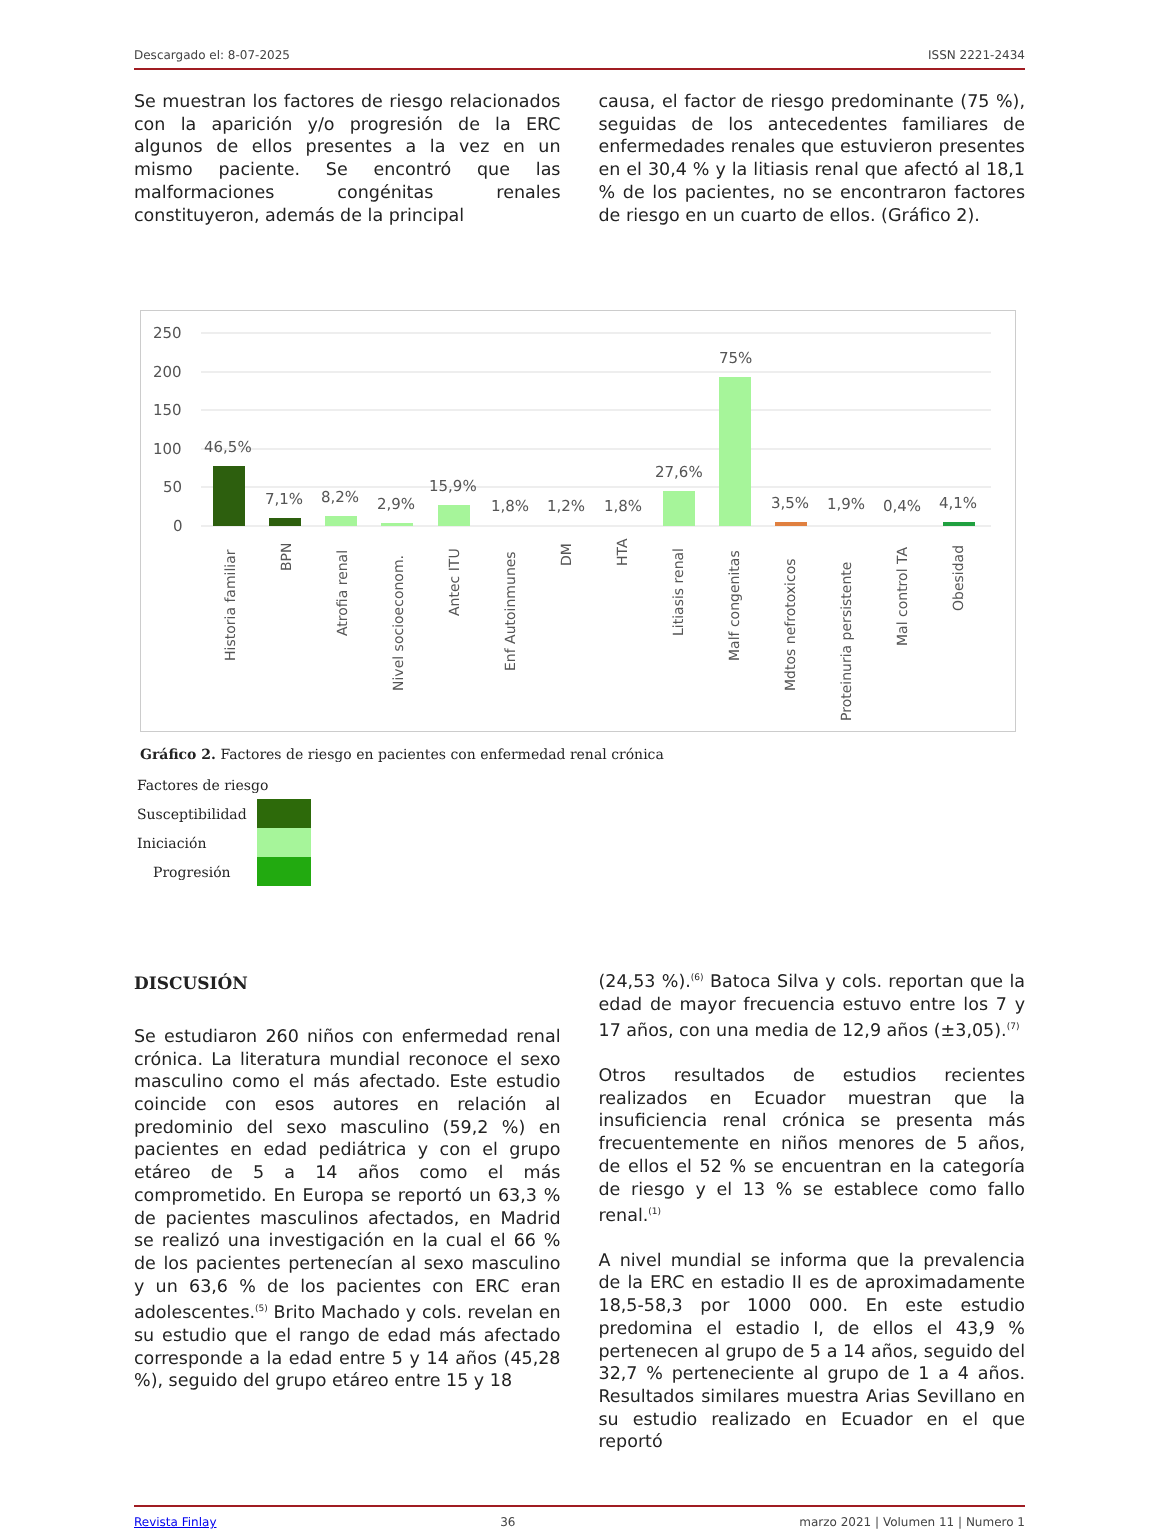Descargado el: 8-07-2025 ISSN 2221-2434
Se muestran los factores de riesgo relacionados con la aparición y/o progresión de la ERC algunos de ellos presentes a la vez en un mismo paciente. Se encontró que las malformaciones congénitas renales constituyeron, además de la principal
causa, el factor de riesgo predominante (75 %), seguidas de los antecedentes familiares de enfermedades renales que estuvieron presentes en el 30,4 % y la litiasis renal que afectó al 18,1 % de los pacientes, no se encontraron factores de riesgo en un cuarto de ellos. (Gráfico 2).
250
200
150
100
50
0
46,5%
7,1%
8,2%
2,9%
15,9%
1,8%
1,2%
1,8%
27,6%
75%
3,5%
1,9%
0,4%
4,1%
Historia familiar
BPN
Atrofia renal
Nivel socioeconom.
Antec ITU
Enf Autoinmunes
DM
HTA
Litiasis renal
Malf congenitas
Mdtos nefrotoxicos
Proteinuria persistente
Mal control TA
Obesidad
Gráfico 2. Factores de riesgo en pacientes con enfermedad renal crónica
| Factores de riesgo | |
| Susceptibilidad | |
| Iniciación | |
| Progresión | |
DISCUSIÓN
Se estudiaron 260 niños con enfermedad renal crónica. La literatura mundial reconoce el sexo masculino como el más afectado. Este estudio coincide con esos autores en relación al predominio del sexo masculino (59,2 %) en pacientes en edad pediátrica y con el grupo etáreo de 5 a 14 años como el más comprometido. En Europa se reportó un 63,3 % de pacientes masculinos afectados, en Madrid se realizó una investigación en la cual el 66 % de los pacientes pertenecían al sexo masculino y un 63,6 % de los pacientes con ERC eran adolescentes.<sup>(5)</sup> Brito Machado y cols. revelan en su estudio que el rango de edad más afectado corresponde a la edad entre 5 y 14 años (45,28 %), seguido del grupo etáreo entre 15 y 18
(24,53 %).<sup>(6)</sup> Batoca Silva y cols. reportan que la edad de mayor frecuencia estuvo entre los 7 y 17 años, con una media de 12,9 años (±3,05).<sup>(7)</sup>
Otros resultados de estudios recientes realizados en Ecuador muestran que la insuficiencia renal crónica se presenta más frecuentemente en niños menores de 5 años, de ellos el 52 % se encuentran en la categoría de riesgo y el 13 % se establece como fallo renal.<sup>(1)</sup>
A nivel mundial se informa que la prevalencia de la ERC en estadio II es de aproximadamente 18,5-58,3 por 1000 000. En este estudio predomina el estadio I, de ellos el 43,9 % pertenecen al grupo de 5 a 14 años, seguido del 32,7 % perteneciente al grupo de 1 a 4 años. Resultados similares muestra Arias Sevillano en su estudio realizado en Ecuador en el que reportó
Revista Finlay 36 marzo 2021 | Volumen 11 | Numero 1